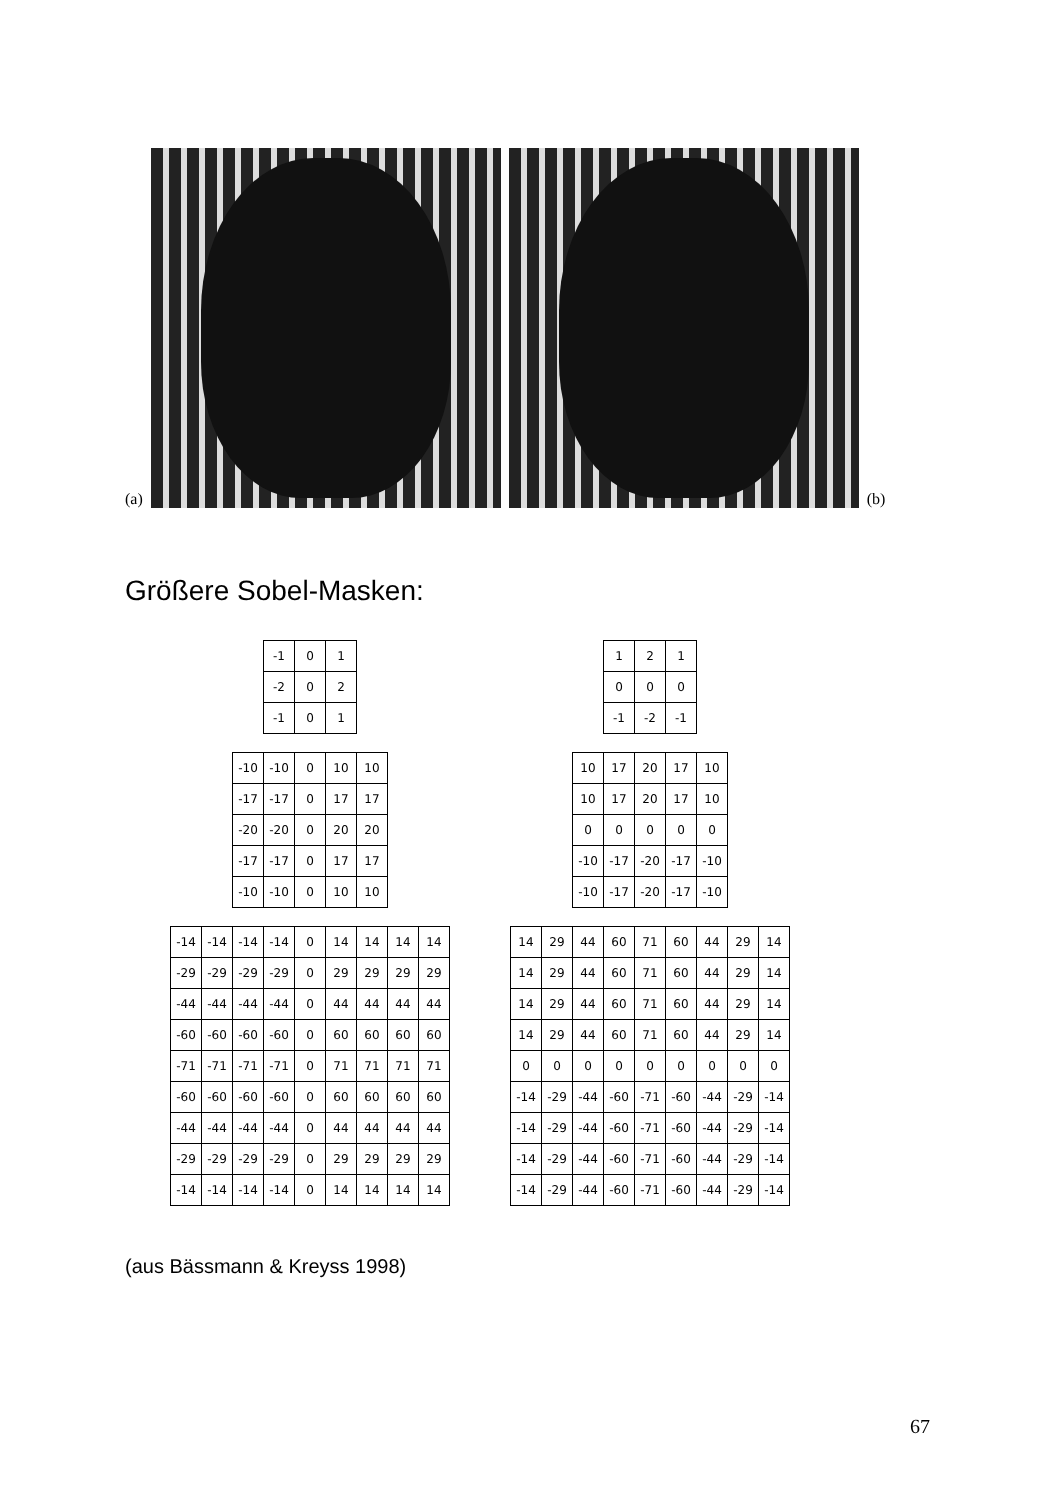(a)
(b)
Größere Sobel-Masken:
| -1 | 0 | 1 |
| -2 | 0 | 2 |
| -1 | 0 | 1 |
| 1 | 2 | 1 |
| 0 | 0 | 0 |
| -1 | -2 | -1 |
| -10 | -10 | 0 | 10 | 10 |
| -17 | -17 | 0 | 17 | 17 |
| -20 | -20 | 0 | 20 | 20 |
| -17 | -17 | 0 | 17 | 17 |
| -10 | -10 | 0 | 10 | 10 |
| 10 | 17 | 20 | 17 | 10 |
| 10 | 17 | 20 | 17 | 10 |
| 0 | 0 | 0 | 0 | 0 |
| -10 | -17 | -20 | -17 | -10 |
| -10 | -17 | -20 | -17 | -10 |
| -14 | -14 | -14 | -14 | 0 | 14 | 14 | 14 | 14 |
| -29 | -29 | -29 | -29 | 0 | 29 | 29 | 29 | 29 |
| -44 | -44 | -44 | -44 | 0 | 44 | 44 | 44 | 44 |
| -60 | -60 | -60 | -60 | 0 | 60 | 60 | 60 | 60 |
| -71 | -71 | -71 | -71 | 0 | 71 | 71 | 71 | 71 |
| -60 | -60 | -60 | -60 | 0 | 60 | 60 | 60 | 60 |
| -44 | -44 | -44 | -44 | 0 | 44 | 44 | 44 | 44 |
| -29 | -29 | -29 | -29 | 0 | 29 | 29 | 29 | 29 |
| -14 | -14 | -14 | -14 | 0 | 14 | 14 | 14 | 14 |
| 14 | 29 | 44 | 60 | 71 | 60 | 44 | 29 | 14 |
| 14 | 29 | 44 | 60 | 71 | 60 | 44 | 29 | 14 |
| 14 | 29 | 44 | 60 | 71 | 60 | 44 | 29 | 14 |
| 14 | 29 | 44 | 60 | 71 | 60 | 44 | 29 | 14 |
| 0 | 0 | 0 | 0 | 0 | 0 | 0 | 0 | 0 |
| -14 | -29 | -44 | -60 | -71 | -60 | -44 | -29 | -14 |
| -14 | -29 | -44 | -60 | -71 | -60 | -44 | -29 | -14 |
| -14 | -29 | -44 | -60 | -71 | -60 | -44 | -29 | -14 |
| -14 | -29 | -44 | -60 | -71 | -60 | -44 | -29 | -14 |
(aus Bässmann & Kreyss 1998)
67